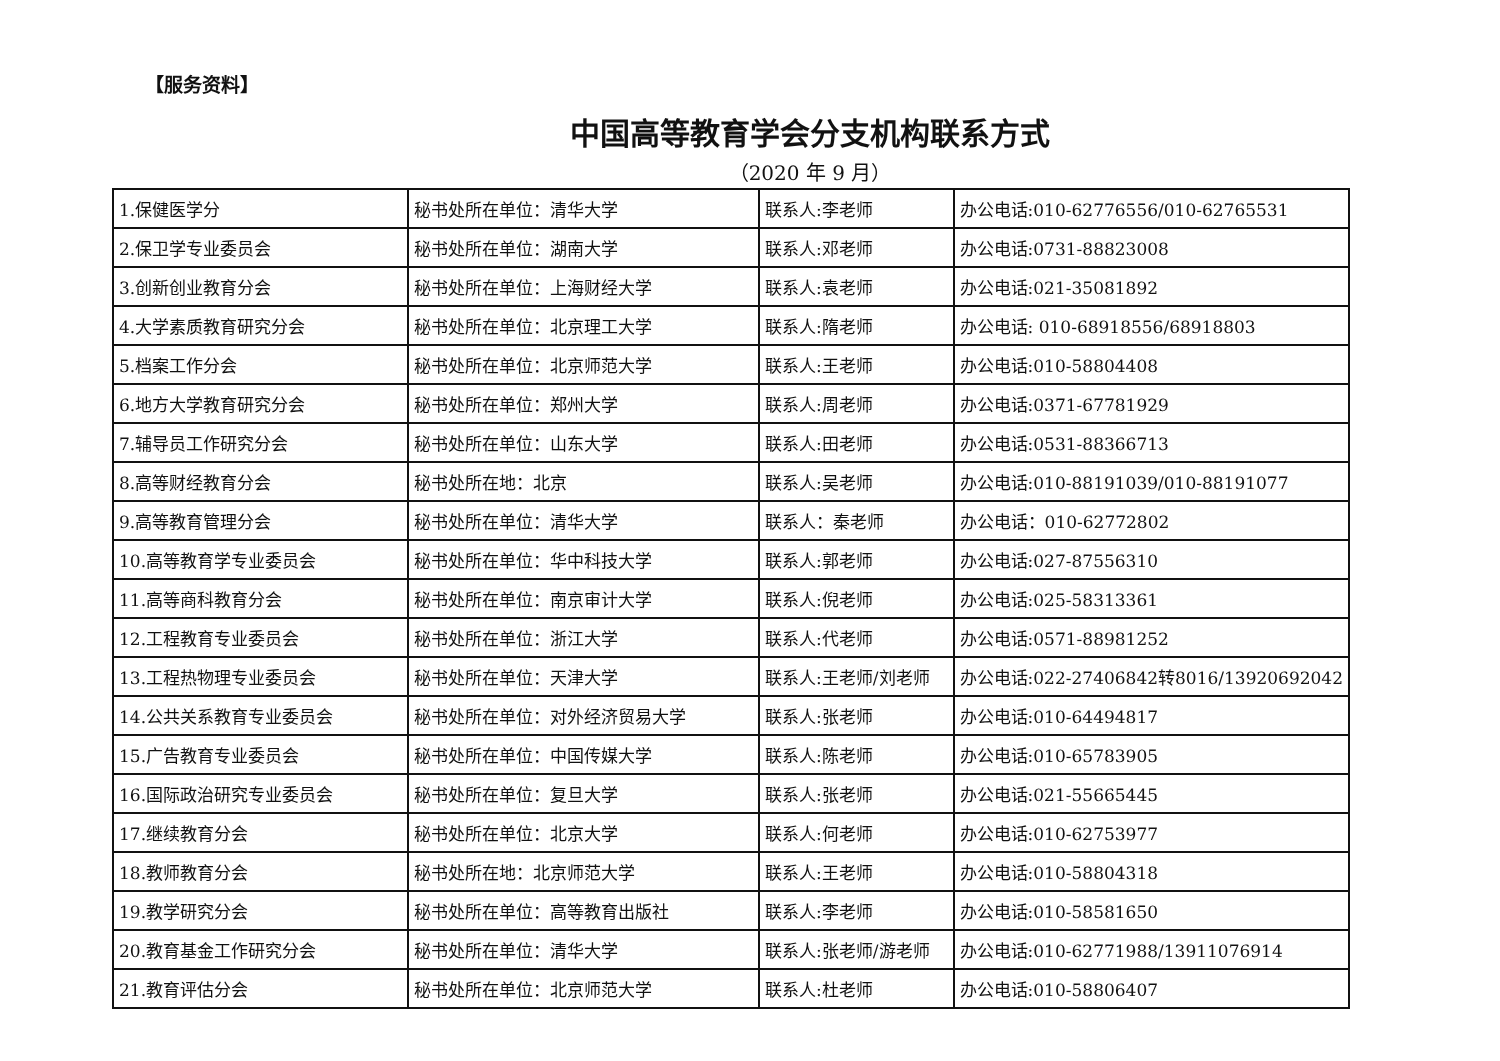【服务资料】
中国高等教育学会分支机构联系方式
（2020 年 9 月）
| 1.保健医学分 | 秘书处所在单位：清华大学 | 联系人:李老师 | 办公电话:010-62776556/010-62765531 |
| 2.保卫学专业委员会 | 秘书处所在单位：湖南大学 | 联系人:邓老师 | 办公电话:0731-88823008 |
| 3.创新创业教育分会 | 秘书处所在单位：上海财经大学 | 联系人:袁老师 | 办公电话:021-35081892 |
| 4.大学素质教育研究分会 | 秘书处所在单位：北京理工大学 | 联系人:隋老师 | 办公电话: 010-68918556/68918803 |
| 5.档案工作分会 | 秘书处所在单位：北京师范大学 | 联系人:王老师 | 办公电话:010-58804408 |
| 6.地方大学教育研究分会 | 秘书处所在单位：郑州大学 | 联系人:周老师 | 办公电话:0371-67781929 |
| 7.辅导员工作研究分会 | 秘书处所在单位：山东大学 | 联系人:田老师 | 办公电话:0531-88366713 |
| 8.高等财经教育分会 | 秘书处所在地：北京 | 联系人:吴老师 | 办公电话:010-88191039/010-88191077 |
| 9.高等教育管理分会 | 秘书处所在单位：清华大学 | 联系人：秦老师 | 办公电话：010-62772802 |
| 10.高等教育学专业委员会 | 秘书处所在单位：华中科技大学 | 联系人:郭老师 | 办公电话:027-87556310 |
| 11.高等商科教育分会 | 秘书处所在单位：南京审计大学 | 联系人:倪老师 | 办公电话:025-58313361 |
| 12.工程教育专业委员会 | 秘书处所在单位：浙江大学 | 联系人:代老师 | 办公电话:0571-88981252 |
| 13.工程热物理专业委员会 | 秘书处所在单位：天津大学 | 联系人:王老师/刘老师 | 办公电话:022-27406842转8016/13920692042 |
| 14.公共关系教育专业委员会 | 秘书处所在单位：对外经济贸易大学 | 联系人:张老师 | 办公电话:010-64494817 |
| 15.广告教育专业委员会 | 秘书处所在单位：中国传媒大学 | 联系人:陈老师 | 办公电话:010-65783905 |
| 16.国际政治研究专业委员会 | 秘书处所在单位：复旦大学 | 联系人:张老师 | 办公电话:021-55665445 |
| 17.继续教育分会 | 秘书处所在单位：北京大学 | 联系人:何老师 | 办公电话:010-62753977 |
| 18.教师教育分会 | 秘书处所在地：北京师范大学 | 联系人:王老师 | 办公电话:010-58804318 |
| 19.教学研究分会 | 秘书处所在单位：高等教育出版社 | 联系人:李老师 | 办公电话:010-58581650 |
| 20.教育基金工作研究分会 | 秘书处所在单位：清华大学 | 联系人:张老师/游老师 | 办公电话:010-62771988/13911076914 |
| 21.教育评估分会 | 秘书处所在单位：北京师范大学 | 联系人:杜老师 | 办公电话:010-58806407 |